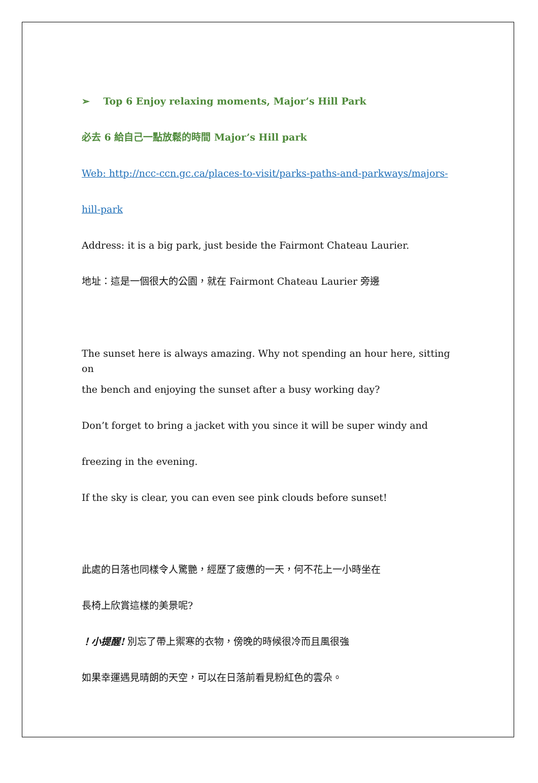➢ Top 6 Enjoy relaxing moments, Major’s Hill Park
必去 6 給自己一點放鬆的時間 Major’s Hill park
Web: http://ncc-ccn.gc.ca/places-to-visit/parks-paths-and-parkways/majors-
hill-park
Address: it is a big park, just beside the Fairmont Chateau Laurier.
地址：這是一個很大的公園，就在 Fairmont Chateau Laurier 旁邊
The sunset here is always amazing. Why not spending an hour here, sitting on
the bench and enjoying the sunset after a busy working day?
Don’t forget to bring a jacket with you since it will be super windy and
freezing in the evening.
If the sky is clear, you can even see pink clouds before sunset!
此處的日落也同樣令人驚艷，經歷了疲憊的一天，何不花上一小時坐在
長椅上欣賞這樣的美景呢?
！小提醒! 別忘了帶上禦寒的衣物，傍晚的時候很冷而且風很強
如果幸運遇見晴朗的天空，可以在日落前看見粉紅色的雲朵。